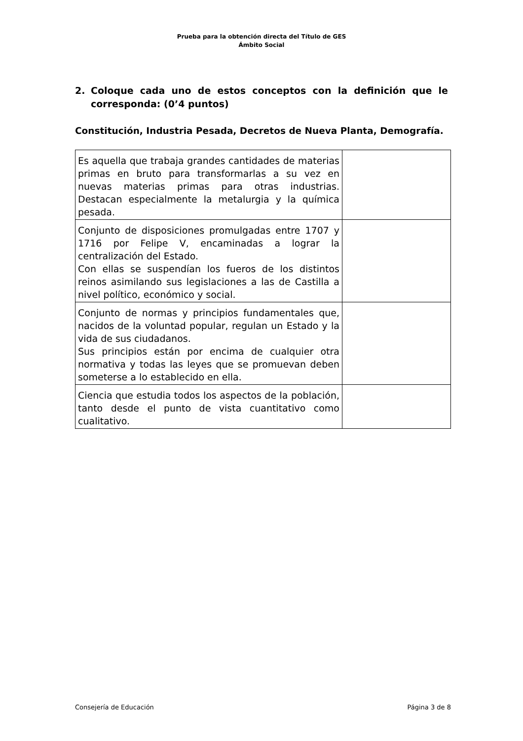Prueba para la obtención directa del Título de GES
Ámbito Social
2. Coloque cada uno de estos conceptos con la definición que le corresponda: (0’4 puntos)
Constitución, Industria Pesada, Decretos de Nueva Planta, Demografía.
| Es aquella que trabaja grandes cantidades de materias primas en bruto para transformarlas a su vez en nuevas materias primas para otras industrias. Destacan especialmente la metalurgia y la química pesada. | |
| Conjunto de disposiciones promulgadas entre 1707 y 1716 por Felipe V, encaminadas a lograr la centralización del Estado. Con ellas se suspendían los fueros de los distintos reinos asimilando sus legislaciones a las de Castilla a nivel político, económico y social. | |
| Conjunto de normas y principios fundamentales que, nacidos de la voluntad popular, regulan un Estado y la vida de sus ciudadanos. Sus principios están por encima de cualquier otra normativa y todas las leyes que se promuevan deben someterse a lo establecido en ella. | |
| Ciencia que estudia todos los aspectos de la población, tanto desde el punto de vista cuantitativo como cualitativo. | |
Consejería de Educación Página 3 de 8